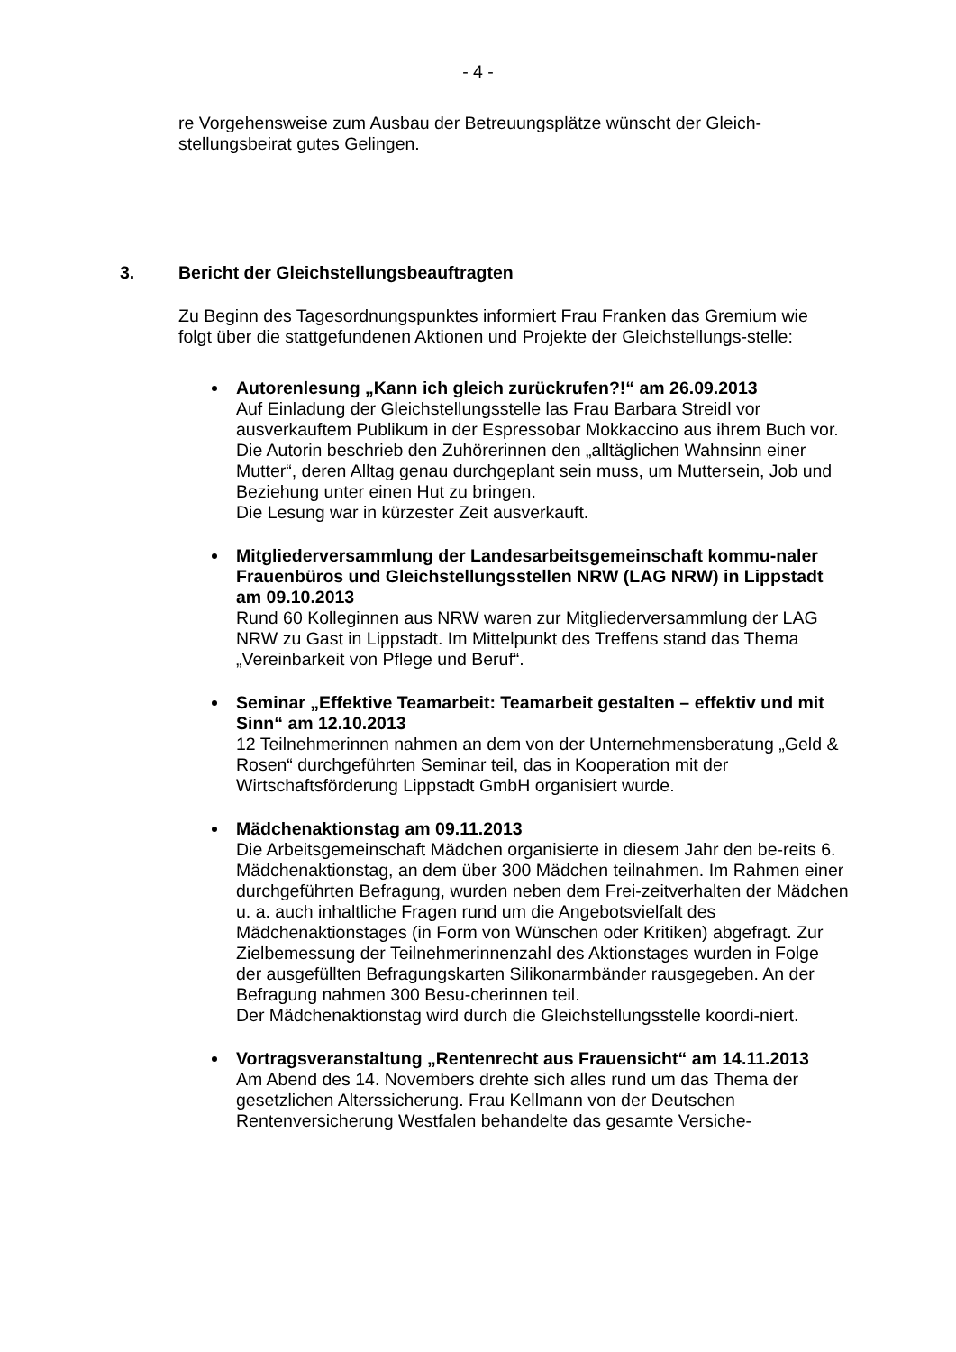- 4 -
re Vorgehensweise zum Ausbau der Betreuungsplätze wünscht der Gleich-
stellungsbeirat gutes Gelingen.
3. Bericht der Gleichstellungsbeauftragten
Zu Beginn des Tagesordnungspunktes informiert Frau Franken das Gremium wie folgt über die stattgefundenen Aktionen und Projekte der Gleichstellungs-stelle:
Autorenlesung „Kann ich gleich zurückrufen?!“ am 26.09.2013
Auf Einladung der Gleichstellungsstelle las Frau Barbara Streidl vor ausverkauftem Publikum in der Espressobar Mokkaccino aus ihrem Buch vor. Die Autorin beschrieb den Zuhörerinnen den „alltäglichen Wahnsinn einer Mutter“, deren Alltag genau durchgeplant sein muss, um Muttersein, Job und Beziehung unter einen Hut zu bringen.
Die Lesung war in kürzester Zeit ausverkauft.
Mitgliederversammlung der Landesarbeitsgemeinschaft kommu-naler Frauenbüros und Gleichstellungsstellen NRW (LAG NRW) in Lippstadt am 09.10.2013
Rund 60 Kolleginnen aus NRW waren zur Mitgliederversammlung der LAG NRW zu Gast in Lippstadt. Im Mittelpunkt des Treffens stand das Thema „Vereinbarkeit von Pflege und Beruf“.
Seminar „Effektive Teamarbeit: Teamarbeit gestalten – effektiv und mit Sinn“ am 12.10.2013
12 Teilnehmerinnen nahmen an dem von der Unternehmensberatung „Geld & Rosen“ durchgeführten Seminar teil, das in Kooperation mit der Wirtschaftsförderung Lippstadt GmbH organisiert wurde.
Mädchenaktionstag am 09.11.2013
Die Arbeitsgemeinschaft Mädchen organisierte in diesem Jahr den be-reits 6. Mädchenaktionstag, an dem über 300 Mädchen teilnahmen. Im Rahmen einer durchgeführten Befragung, wurden neben dem Frei-zeitverhalten der Mädchen u. a. auch inhaltliche Fragen rund um die Angebotsvielfalt des Mädchenaktionstages (in Form von Wünschen oder Kritiken) abgefragt. Zur Zielbemessung der Teilnehmerinnenzahl des Aktionstages wurden in Folge der ausgefüllten Befragungskarten Silikonarmbänder rausgegeben. An der Befragung nahmen 300 Besu-cherinnen teil.
Der Mädchenaktionstag wird durch die Gleichstellungsstelle koordi-niert.
Vortragsveranstaltung „Rentenrecht aus Frauensicht“ am 14.11.2013
Am Abend des 14. Novembers drehte sich alles rund um das Thema der gesetzlichen Alterssicherung. Frau Kellmann von der Deutschen Rentenversicherung Westfalen behandelte das gesamte Versiche-